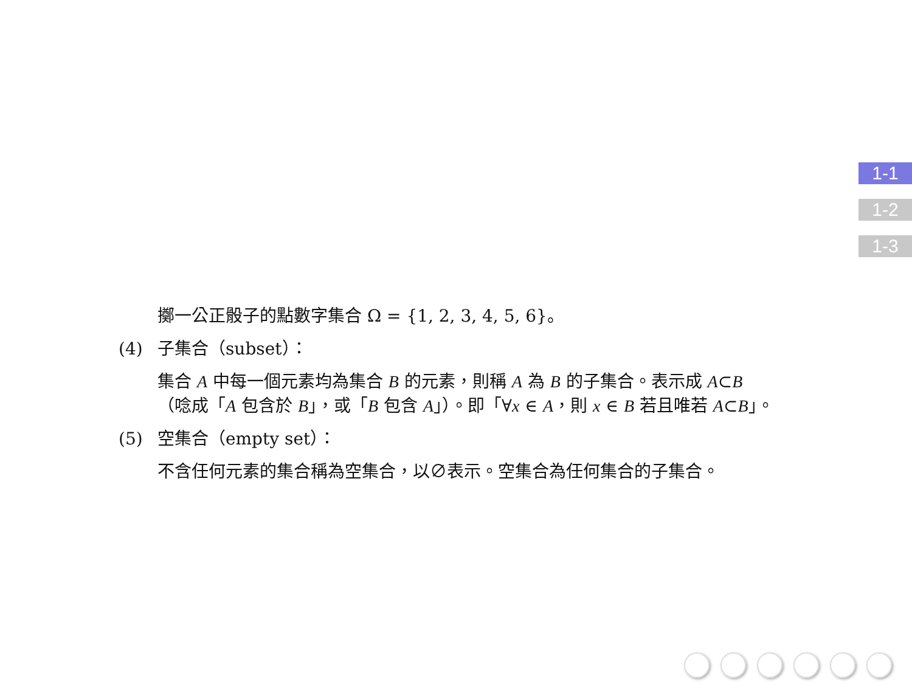1-1
1-2
1-3
擲一公正骰子的點數字集合 Ω = {1, 2, 3, 4, 5, 6}。
(4) 子集合（subset）：
集合 A 中每一個元素均為集合 B 的元素，則稱 A 為 B 的子集合。表示成 A⊂B
（唸成「A 包含於 B」，或「B 包含 A」）。即「∀x ∈ A，則 x ∈ B 若且唯若 A⊂B」。
(5) 空集合（empty set）：
不含任何元素的集合稱為空集合，以∅表示。空集合為任何集合的子集合。